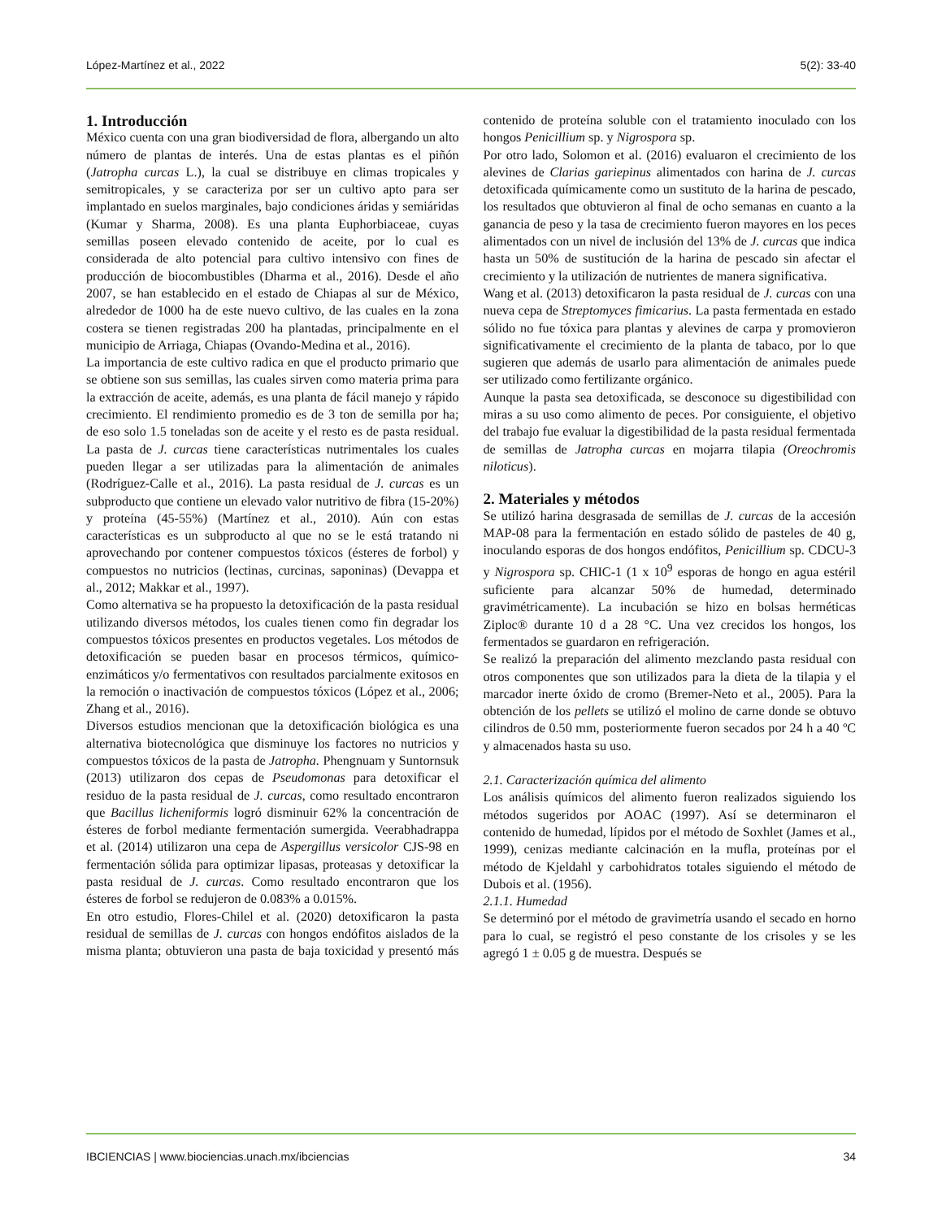López-Martínez et al., 2022 5(2): 33-40
1. Introducción
México cuenta con una gran biodiversidad de flora, albergando un alto número de plantas de interés. Una de estas plantas es el piñón (Jatropha curcas L.), la cual se distribuye en climas tropicales y semitropicales, y se caracteriza por ser un cultivo apto para ser implantado en suelos marginales, bajo condiciones áridas y semiáridas (Kumar y Sharma, 2008). Es una planta Euphorbiaceae, cuyas semillas poseen elevado contenido de aceite, por lo cual es considerada de alto potencial para cultivo intensivo con fines de producción de biocombustibles (Dharma et al., 2016). Desde el año 2007, se han establecido en el estado de Chiapas al sur de México, alrededor de 1000 ha de este nuevo cultivo, de las cuales en la zona costera se tienen registradas 200 ha plantadas, principalmente en el municipio de Arriaga, Chiapas (Ovando-Medina et al., 2016).
La importancia de este cultivo radica en que el producto primario que se obtiene son sus semillas, las cuales sirven como materia prima para la extracción de aceite, además, es una planta de fácil manejo y rápido crecimiento. El rendimiento promedio es de 3 ton de semilla por ha; de eso solo 1.5 toneladas son de aceite y el resto es de pasta residual. La pasta de J. curcas tiene características nutrimentales los cuales pueden llegar a ser utilizadas para la alimentación de animales (Rodríguez-Calle et al., 2016). La pasta residual de J. curcas es un subproducto que contiene un elevado valor nutritivo de fibra (15-20%) y proteína (45-55%) (Martínez et al., 2010). Aún con estas características es un subproducto al que no se le está tratando ni aprovechando por contener compuestos tóxicos (ésteres de forbol) y compuestos no nutricios (lectinas, curcinas, saponinas) (Devappa et al., 2012; Makkar et al., 1997).
Como alternativa se ha propuesto la detoxificación de la pasta residual utilizando diversos métodos, los cuales tienen como fin degradar los compuestos tóxicos presentes en productos vegetales. Los métodos de detoxificación se pueden basar en procesos térmicos, químico-enzimáticos y/o fermentativos con resultados parcialmente exitosos en la remoción o inactivación de compuestos tóxicos (López et al., 2006; Zhang et al., 2016).
Diversos estudios mencionan que la detoxificación biológica es una alternativa biotecnológica que disminuye los factores no nutricios y compuestos tóxicos de la pasta de Jatropha. Phengnuam y Suntornsuk (2013) utilizaron dos cepas de Pseudomonas para detoxificar el residuo de la pasta residual de J. curcas, como resultado encontraron que Bacillus licheniformis logró disminuir 62% la concentración de ésteres de forbol mediante fermentación sumergida. Veerabhadrappa et al. (2014) utilizaron una cepa de Aspergillus versicolor CJS-98 en fermentación sólida para optimizar lipasas, proteasas y detoxificar la pasta residual de J. curcas. Como resultado encontraron que los ésteres de forbol se redujeron de 0.083% a 0.015%.
En otro estudio, Flores-Chilel et al. (2020) detoxificaron la pasta residual de semillas de J. curcas con hongos endófitos aislados de la misma planta; obtuvieron una pasta de baja toxicidad y presentó más contenido de proteína soluble con el tratamiento inoculado con los hongos Penicillium sp. y Nigrospora sp.
Por otro lado, Solomon et al. (2016) evaluaron el crecimiento de los alevines de Clarias gariepinus alimentados con harina de J. curcas detoxificada químicamente como un sustituto de la harina de pescado, los resultados que obtuvieron al final de ocho semanas en cuanto a la ganancia de peso y la tasa de crecimiento fueron mayores en los peces alimentados con un nivel de inclusión del 13% de J. curcas que indica hasta un 50% de sustitución de la harina de pescado sin afectar el crecimiento y la utilización de nutrientes de manera significativa.
Wang et al. (2013) detoxificaron la pasta residual de J. curcas con una nueva cepa de Streptomyces fimicarius. La pasta fermentada en estado sólido no fue tóxica para plantas y alevines de carpa y promovieron significativamente el crecimiento de la planta de tabaco, por lo que sugieren que además de usarlo para alimentación de animales puede ser utilizado como fertilizante orgánico.
Aunque la pasta sea detoxificada, se desconoce su digestibilidad con miras a su uso como alimento de peces. Por consiguiente, el objetivo del trabajo fue evaluar la digestibilidad de la pasta residual fermentada de semillas de Jatropha curcas en mojarra tilapia (Oreochromis niloticus).
2. Materiales y métodos
Se utilizó harina desgrasada de semillas de J. curcas de la accesión MAP-08 para la fermentación en estado sólido de pasteles de 40 g, inoculando esporas de dos hongos endófitos, Penicillium sp. CDCU-3 y Nigrospora sp. CHIC-1 (1 x 10<sup>9</sup> esporas de hongo en agua estéril suficiente para alcanzar 50% de humedad, determinado gravimétricamente). La incubación se hizo en bolsas herméticas Ziploc® durante 10 d a 28 °C. Una vez crecidos los hongos, los fermentados se guardaron en refrigeración.
Se realizó la preparación del alimento mezclando pasta residual con otros componentes que son utilizados para la dieta de la tilapia y el marcador inerte óxido de cromo (Bremer-Neto et al., 2005). Para la obtención de los pellets se utilizó el molino de carne donde se obtuvo cilindros de 0.50 mm, posteriormente fueron secados por 24 h a 40 ºC y almacenados hasta su uso.
2.1. Caracterización química del alimento
Los análisis químicos del alimento fueron realizados siguiendo los métodos sugeridos por AOAC (1997). Así se determinaron el contenido de humedad, lípidos por el método de Soxhlet (James et al., 1999), cenizas mediante calcinación en la mufla, proteínas por el método de Kjeldahl y carbohidratos totales siguiendo el método de Dubois et al. (1956).
2.1.1. Humedad
Se determinó por el método de gravimetría usando el secado en horno para lo cual, se registró el peso constante de los crisoles y se les agregó 1 ± 0.05 g de muestra. Después se
IBCIENCIAS | www.biociencias.unach.mx/ibciencias 34